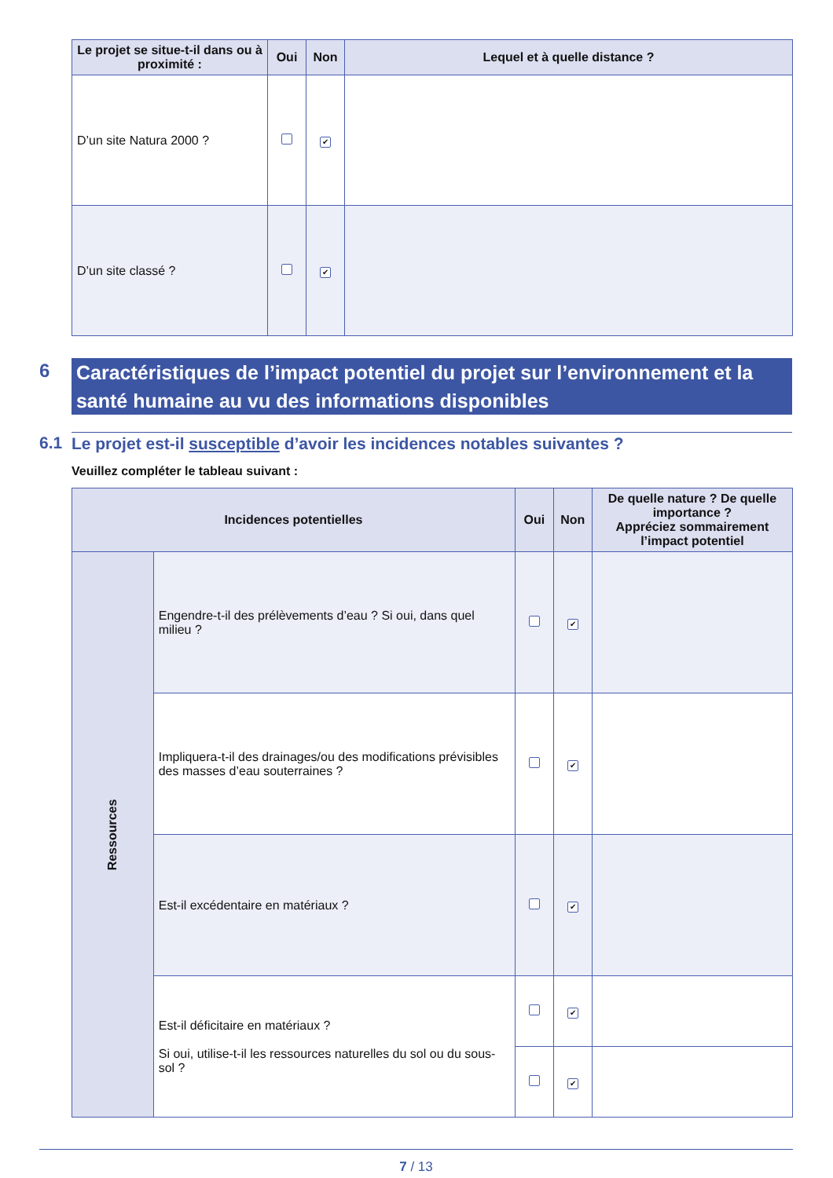| Le projet se situe-t-il dans ou à proximité : | Oui | Non | Lequel et à quelle distance ? |
| --- | --- | --- | --- |
| D’un site Natura 2000 ? | | ✔ | |
| D’un site classé ? | | ✔ | |
6
Caractéristiques de l’impact potentiel du projet sur l’environnement et la santé humaine au vu des informations disponibles
6.1 Le projet est-il susceptible d’avoir les incidences notables suivantes ?
Veuillez compléter le tableau suivant :
| Incidences potentielles | | Oui | Non | De quelle nature ? De quelle importance ? Appréciez sommairement l’impact potentiel |
| --- | --- | --- | --- | --- |
| Ressources | Engendre-t-il des prélèvements d’eau ? Si oui, dans quel milieu ? | | ✔ | |
| | Impliquera-t-il des drainages/ou des modifications prévisibles des masses d’eau souterraines ? | | ✔ | |
| | Est-il excédentaire en matériaux ? | | ✔ | |
| | Est-il déficitaire en matériaux ? Si oui, utilise-t-il les ressources naturelles du sol ou du sous-sol ? | | ✔ | |
| | | | ✔ | |
7 / 13